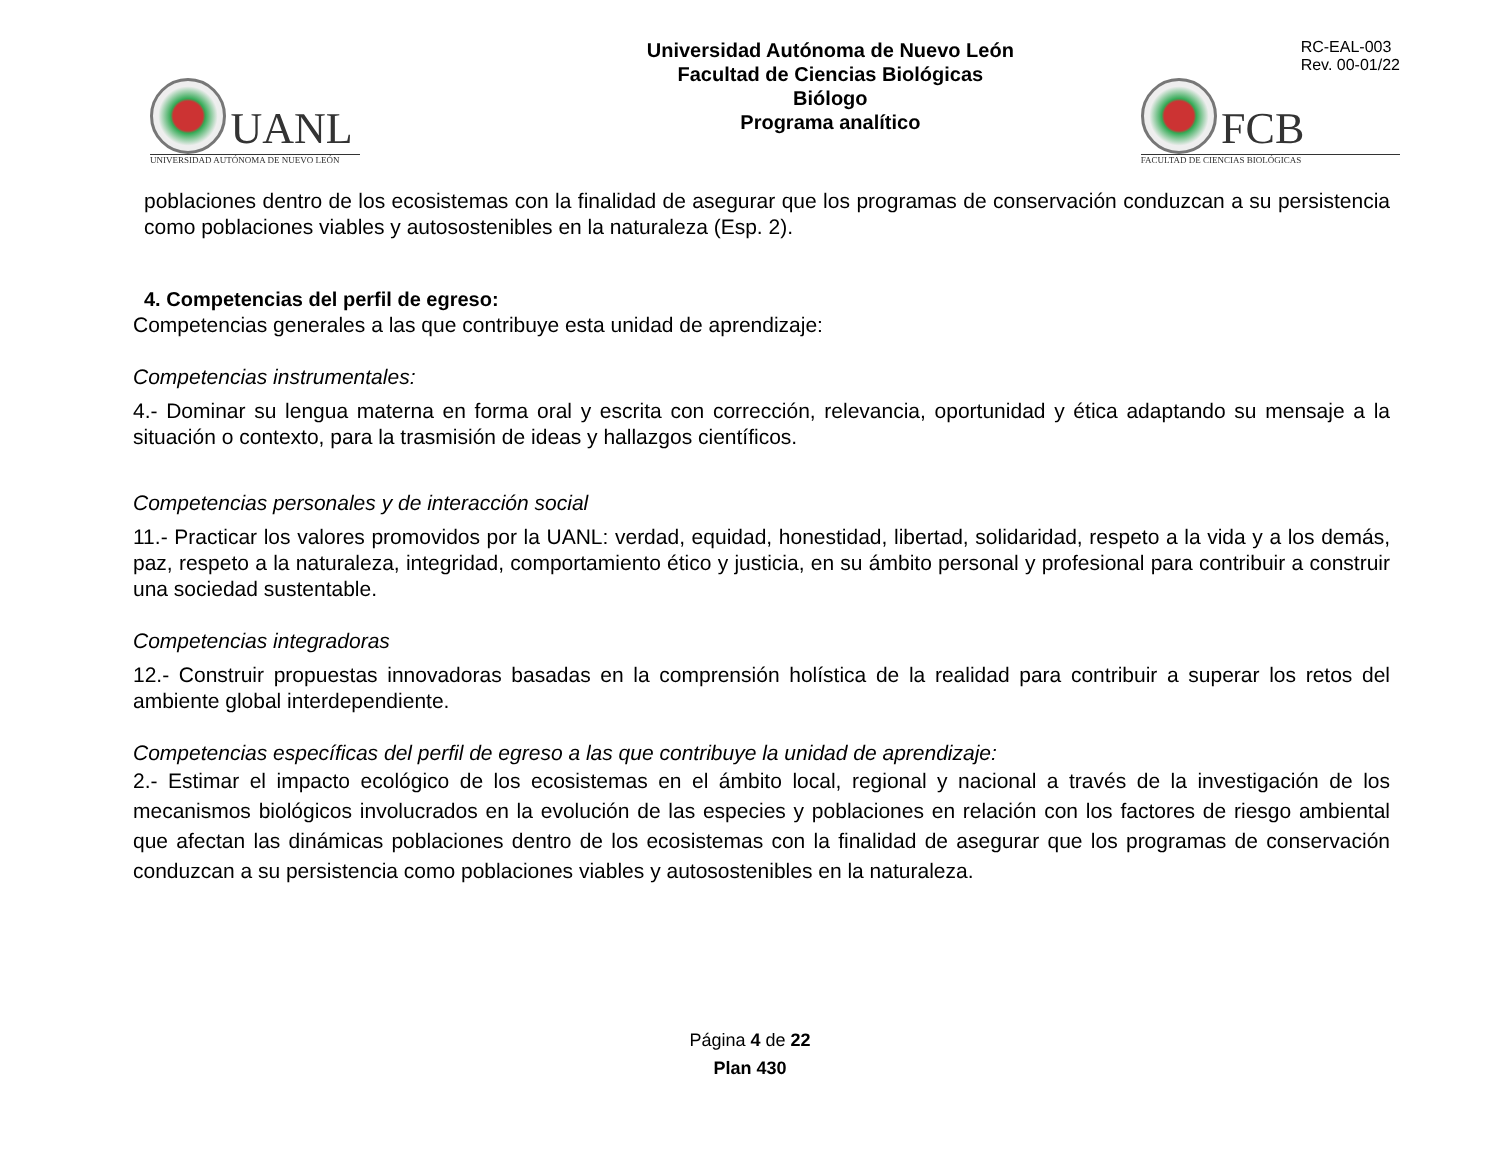UANL
UNIVERSIDAD AUTÓNOMA DE NUEVO LEÓN
Universidad Autónoma de Nuevo León
Facultad de Ciencias Biológicas
Biólogo
Programa analítico
RC-EAL-003
Rev. 00-01/22
FCB
FACULTAD DE CIENCIAS BIOLÓGICAS
poblaciones dentro de los ecosistemas con la finalidad de asegurar que los programas de conservación conduzcan a su persistencia como poblaciones viables y autosostenibles en la naturaleza (Esp. 2).
4. Competencias del perfil de egreso:
Competencias generales a las que contribuye esta unidad de aprendizaje:
Competencias instrumentales:
4.- Dominar su lengua materna en forma oral y escrita con corrección, relevancia, oportunidad y ética adaptando su mensaje a la situación o contexto, para la trasmisión de ideas y hallazgos científicos.
Competencias personales y de interacción social
11.- Practicar los valores promovidos por la UANL: verdad, equidad, honestidad, libertad, solidaridad, respeto a la vida y a los demás, paz, respeto a la naturaleza, integridad, comportamiento ético y justicia, en su ámbito personal y profesional para contribuir a construir una sociedad sustentable.
Competencias integradoras
12.- Construir propuestas innovadoras basadas en la comprensión holística de la realidad para contribuir a superar los retos del ambiente global interdependiente.
Competencias específicas del perfil de egreso a las que contribuye la unidad de aprendizaje:
2.- Estimar el impacto ecológico de los ecosistemas en el ámbito local, regional y nacional a través de la investigación de los mecanismos biológicos involucrados en la evolución de las especies y poblaciones en relación con los factores de riesgo ambiental que afectan las dinámicas poblaciones dentro de los ecosistemas con la finalidad de asegurar que los programas de conservación conduzcan a su persistencia como poblaciones viables y autosostenibles en la naturaleza.
Página 4 de 22
Plan 430